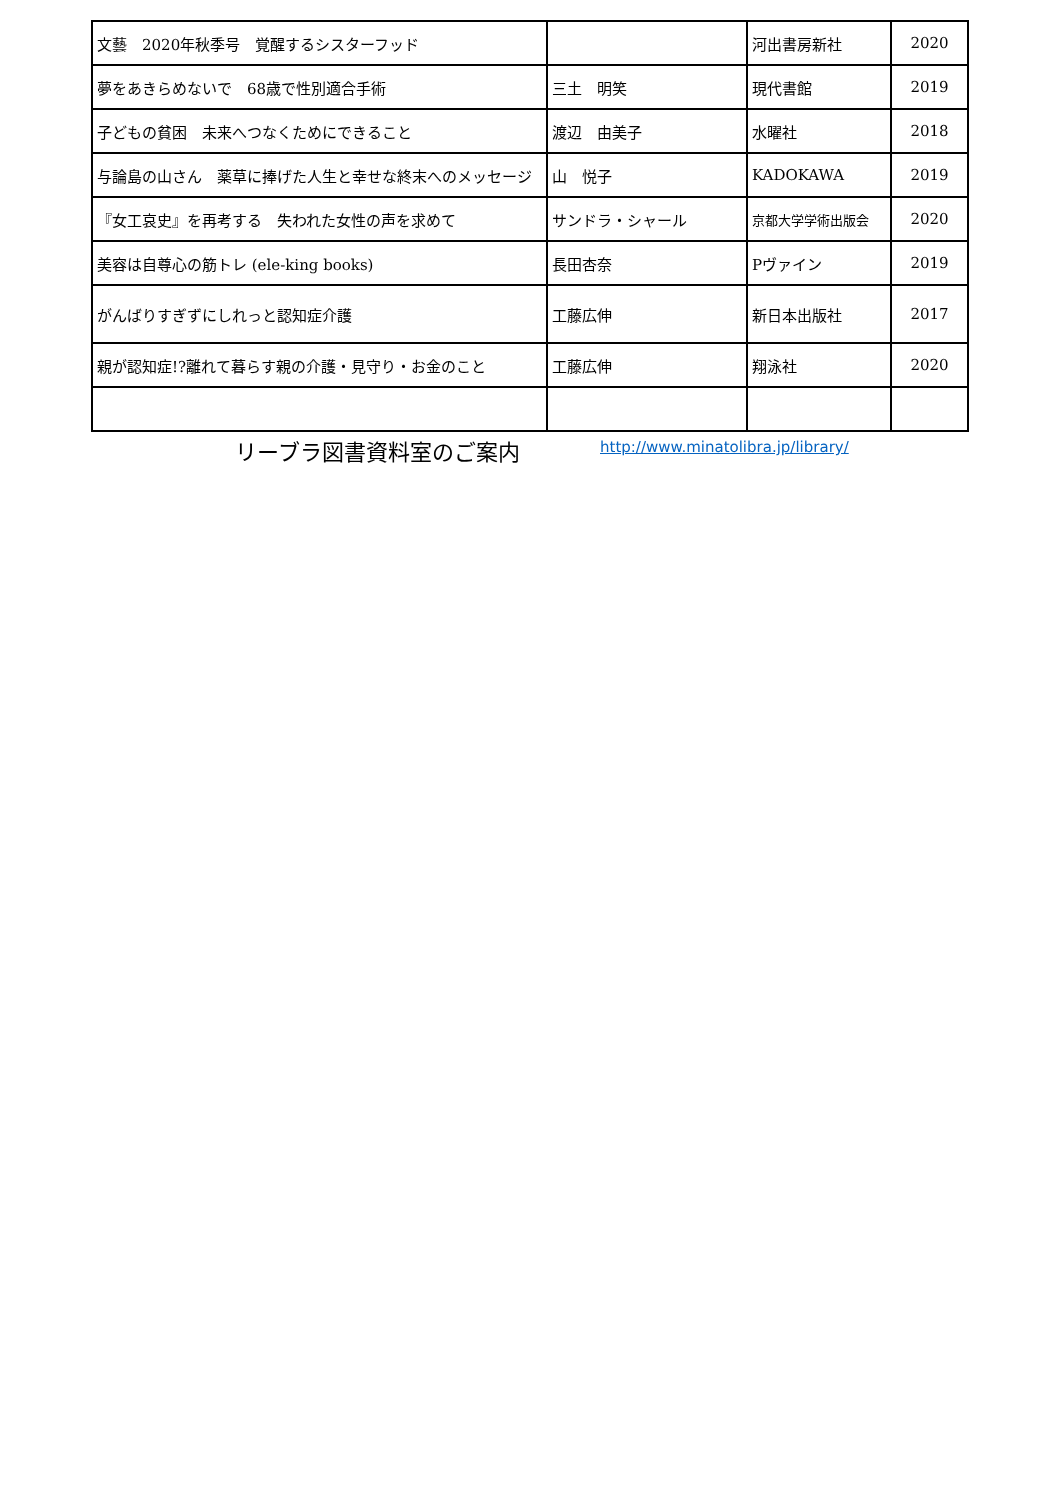| 文藝 2020年秋季号 覚醒するシスターフッド | | 河出書房新社 | 2020 |
| 夢をあきらめないで 68歳で性別適合手術 | 三土 明笑 | 現代書館 | 2019 |
| 子どもの貧困 未来へつなくためにできること | 渡辺 由美子 | 水曜社 | 2018 |
| 与論島の山さん 薬草に捧げた人生と幸せな終末へのメッセージ | 山 悦子 | KADOKAWA | 2019 |
| 『女工哀史』を再考する 失われた女性の声を求めて | サンドラ・シャール | 京都大学学術出版会 | 2020 |
| 美容は自尊心の筋トレ (ele-king books) | 長田杏奈 | Pヴァイン | 2019 |
| がんばりすぎずにしれっと認知症介護 | 工藤広伸 | 新日本出版社 | 2017 |
| 親が認知症!?離れて暮らす親の介護・見守り・お金のこと | 工藤広伸 | 翔泳社 | 2020 |
リーブラ図書資料室のご案内 http://www.minatolibra.jp/library/